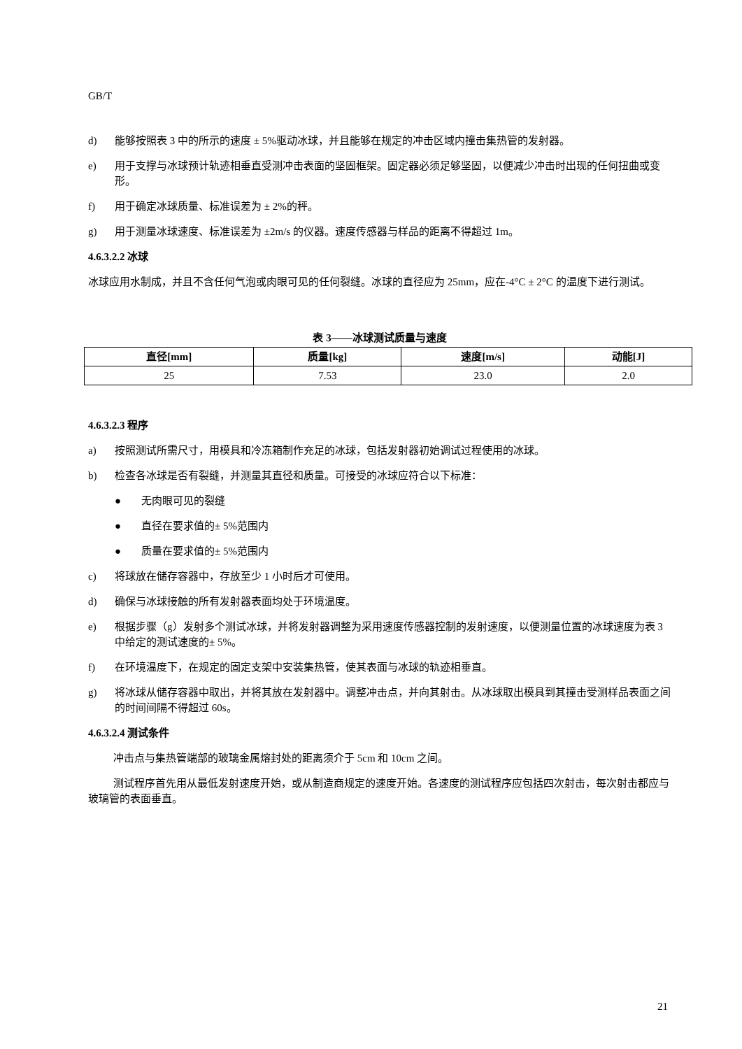GB/T
d) 能够按照表 3 中的所示的速度 ± 5%驱动冰球，并且能够在规定的冲击区域内撞击集热管的发射器。
e) 用于支撑与冰球预计轨迹相垂直受测冲击表面的坚固框架。固定器必须足够坚固，以便减少冲击时出现的任何扭曲或变形。
f) 用于确定冰球质量、标准误差为 ± 2%的秤。
g) 用于测量冰球速度、标准误差为 ±2m/s 的仪器。速度传感器与样品的距离不得超过 1m。
4.6.3.2.2 冰球
冰球应用水制成，并且不含任何气泡或肉眼可见的任何裂缝。冰球的直径应为 25mm，应在-4°C ± 2°C 的温度下进行测试。
表 3——冰球测试质量与速度
| 直径[mm] | 质量[kg] | 速度[m/s] | 动能[J] |
| --- | --- | --- | --- |
| 25 | 7.53 | 23.0 | 2.0 |
4.6.3.2.3 程序
a) 按照测试所需尺寸，用模具和冷冻箱制作充足的冰球，包括发射器初始调试过程使用的冰球。
b) 检查各冰球是否有裂缝，并测量其直径和质量。可接受的冰球应符合以下标准：
● 无肉眼可见的裂缝
● 直径在要求值的± 5%范围内
● 质量在要求值的± 5%范围内
c) 将球放在储存容器中，存放至少 1 小时后才可使用。
d) 确保与冰球接触的所有发射器表面均处于环境温度。
e) 根据步骤（g）发射多个测试冰球，并将发射器调整为采用速度传感器控制的发射速度，以便测量位置的冰球速度为表 3 中给定的测试速度的± 5%。
f) 在环境温度下，在规定的固定支架中安装集热管，使其表面与冰球的轨迹相垂直。
g) 将冰球从储存容器中取出，并将其放在发射器中。调整冲击点，并向其射击。从冰球取出模具到其撞击受测样品表面之间的时间间隔不得超过 60s。
4.6.3.2.4 测试条件
冲击点与集热管端部的玻璃金属熔封处的距离须介于 5cm 和 10cm 之间。
测试程序首先用从最低发射速度开始，或从制造商规定的速度开始。各速度的测试程序应包括四次射击，每次射击都应与玻璃管的表面垂直。
21